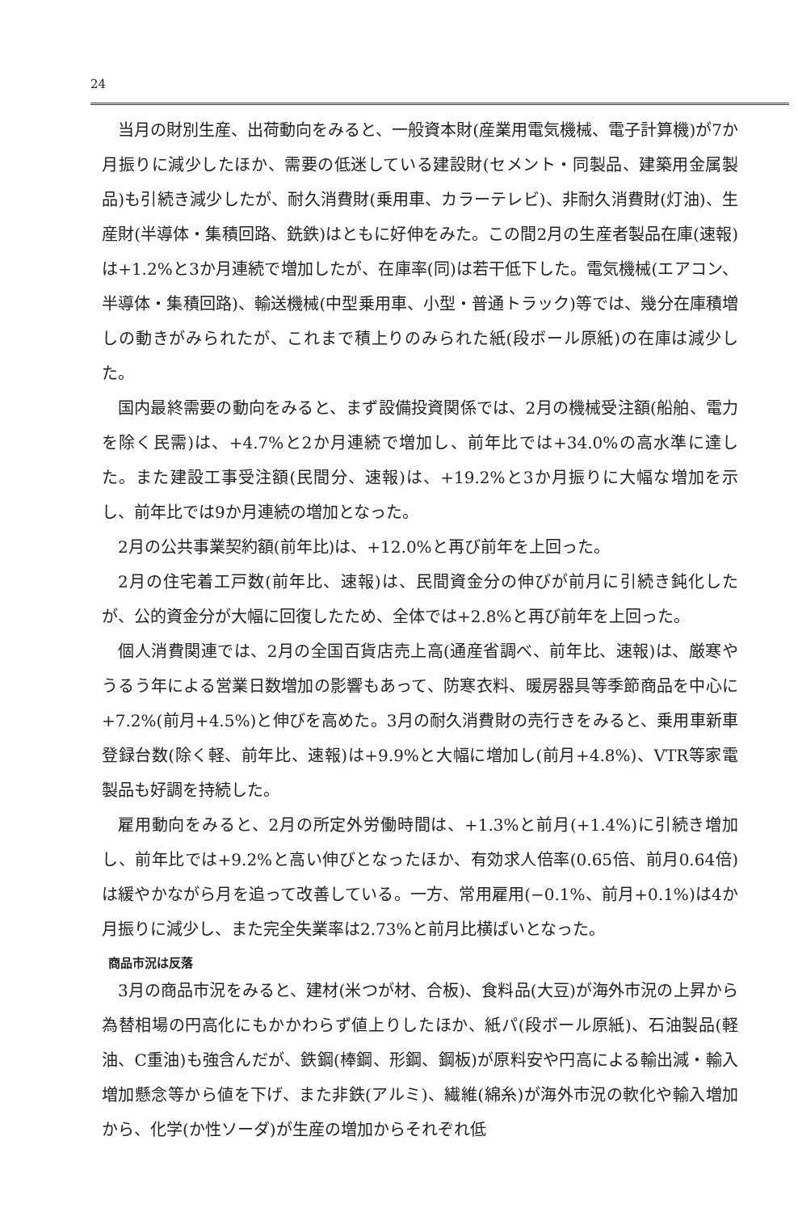24
当月の財別生産、出荷動向をみると、一般資本財(産業用電気機械、電子計算機)が7か月振りに減少したほか、需要の低迷している建設財(セメント・同製品、建築用金属製品)も引続き減少したが、耐久消費財(乗用車、カラーテレビ)、非耐久消費財(灯油)、生産財(半導体・集積回路、銑鉄)はともに好伸をみた。この間2月の生産者製品在庫(速報)は+1.2%と3か月連続で増加したが、在庫率(同)は若干低下した。電気機械(エアコン、半導体・集積回路)、輸送機械(中型乗用車、小型・普通トラック)等では、幾分在庫積増しの動きがみられたが、これまで積上りのみられた紙(段ボール原紙)の在庫は減少した。
国内最終需要の動向をみると、まず設備投資関係では、2月の機械受注額(船舶、電力を除く民需)は、+4.7%と2か月連続で増加し、前年比では+34.0%の高水準に達した。また建設工事受注額(民間分、速報)は、+19.2%と3か月振りに大幅な増加を示し、前年比では9か月連続の増加となった。
2月の公共事業契約額(前年比)は、+12.0%と再び前年を上回った。
2月の住宅着工戸数(前年比、速報)は、民間資金分の伸びが前月に引続き鈍化したが、公的資金分が大幅に回復したため、全体では+2.8%と再び前年を上回った。
個人消費関連では、2月の全国百貨店売上高(通産省調べ、前年比、速報)は、厳寒やうるう年による営業日数増加の影響もあって、防寒衣料、暖房器具等季節商品を中心に+7.2%(前月+4.5%)と伸びを高めた。3月の耐久消費財の売行きをみると、乗用車新車登録台数(除く軽、前年比、速報)は+9.9%と大幅に増加し(前月+4.8%)、VTR等家電製品も好調を持続した。
雇用動向をみると、2月の所定外労働時間は、+1.3%と前月(+1.4%)に引続き増加し、前年比では+9.2%と高い伸びとなったほか、有効求人倍率(0.65倍、前月0.64倍)は緩やかながら月を追って改善している。一方、常用雇用(−0.1%、前月+0.1%)は4か月振りに減少し、また完全失業率は2.73%と前月比横ばいとなった。
商品市況は反落
3月の商品市況をみると、建材(米つが材、合板)、食料品(大豆)が海外市況の上昇から為替相場の円高化にもかかわらず値上りしたほか、紙パ(段ボール原紙)、石油製品(軽油、C重油)も強含んだが、鉄鋼(棒鋼、形鋼、鋼板)が原料安や円高による輸出減・輸入増加懸念等から値を下げ、また非鉄(アルミ)、繊維(綿糸)が海外市況の軟化や輸入増加から、化学(か性ソーダ)が生産の増加からそれぞれ低